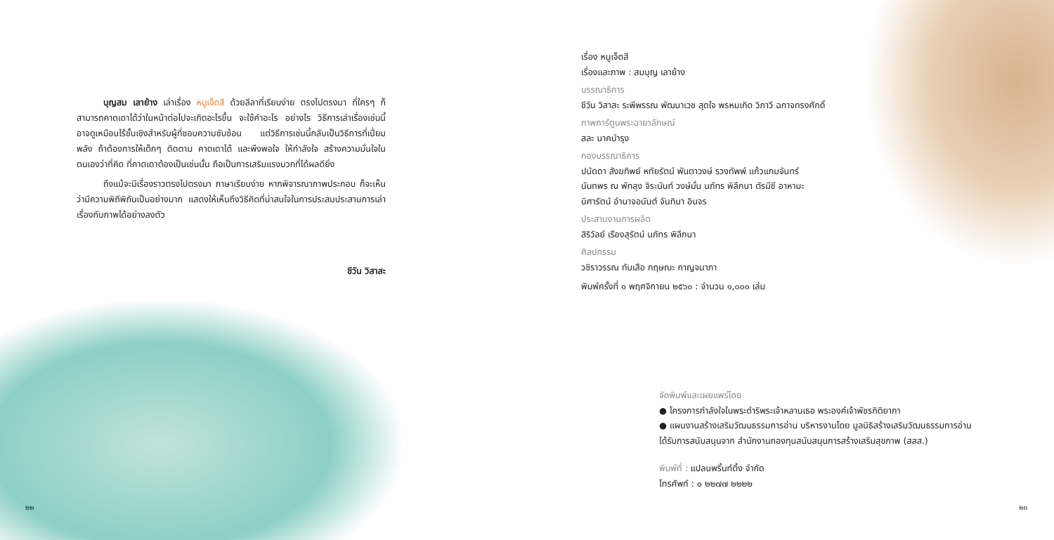บุญสม เลาย้าง เล่าเรื่อง หนูเจ็ดสี ด้วยลีลาที่เรียบง่าย ตรงไปตรงมา ที่ใครๆ ก็สามารถคาดเดาได้ว่าในหน้าต่อไปจะเกิดอะไรขึ้น จะใช้คำอะไร อย่างไร วิธีการเล่าเรื่องเช่นนี้ อาจดูเหมือนไร้ชั้นเชิงสำหรับผู้ที่ชอบความซับซ้อน แต่วิธีการเช่นนี้กลับเป็นวิธีการที่เปี่ยมพลัง ถ้าต้องการให้เด็กๆ ติดตาม คาดเดาได้ และพึงพอใจ ให้กำลังใจ สร้างความมั่นใจในตนเองว่าที่คิด ที่คาดเดาต้องเป็นเช่นนั้น ถือเป็นการเสริมแรงบวกที่ได้ผลดียิ่ง
ถึงแม้จะมีเรื่องราวตรงไปตรงมา ภาษาเรียบง่าย หากพิจารณาภาพประกอบ ก็จะเห็นว่ามีความพิถีพิถันเป็นอย่างมาก แสดงให้เห็นถึงวิธีคิดที่น่าสนใจในการประสมประสานการเล่าเรื่องกับภาพได้อย่างลงตัว
ชีวัน วิสาสะ
๒๒
เรื่อง หนูเจ็ดสี
เรื่องและภาพ : สมบุญ เลาย้าง
บรรณาธิการ
ชีวัน วิสาสะ ระพีพรรณ พัฒนาเวช สุดใจ พรหมเกิด วิภาวี ฉกาจทรงศักดิ์
ภาพการ์ตูนพระฉายาลักษณ์
สละ นาคบำรุง
กองบรรณาธิการ
ปนัดดา สังฆทิพย์ หทัยรัตน์ พันตาวงษ์ รวงทัพพ์ แก้วแกมจันทร์
นันทพร ณ พัทลุง จิระนันท์ วงษ์มั่น นภัทร พิลึกนา ตัรมีซี อาหามะ
นิศารัตน์ อำนาจอนันต์ จันทิมา อินจร
ประสานงานการผลิต
สิริวัลย์ เรืองสุรัตน์ นภัทร พิลึกนา
ศิลปกรรม
วชิราวรรณ ทับเสือ กฤษณะ กาญจนาภา
พิมพ์ครั้งที่ ๑ พฤศจิกายน ๒๕๖๐ : จำนวน ๑,๐๐๐ เล่ม
จัดพิมพ์และเผยแพร่โดย
● โครงการกำลังใจในพระดำริพระเจ้าหลานเธอ พระองค์เจ้าพัชรกิติยาภา
● แผนงานสร้างเสริมวัฒนธรรมการอ่าน บริหารงานโดย มูลนิธิสร้างเสริมวัฒนธรรมการอ่าน
ได้รับการสนับสนุนจาก สำนักงานกองทุนสนับสนุนการสร้างเสริมสุขภาพ (สสส.)
พิมพ์ที่ : แปลนพริ้นท์ติ้ง จำกัด
โทรศัพท์ : ๐ ๒๒๗๗ ๒๒๒๒
๒๓